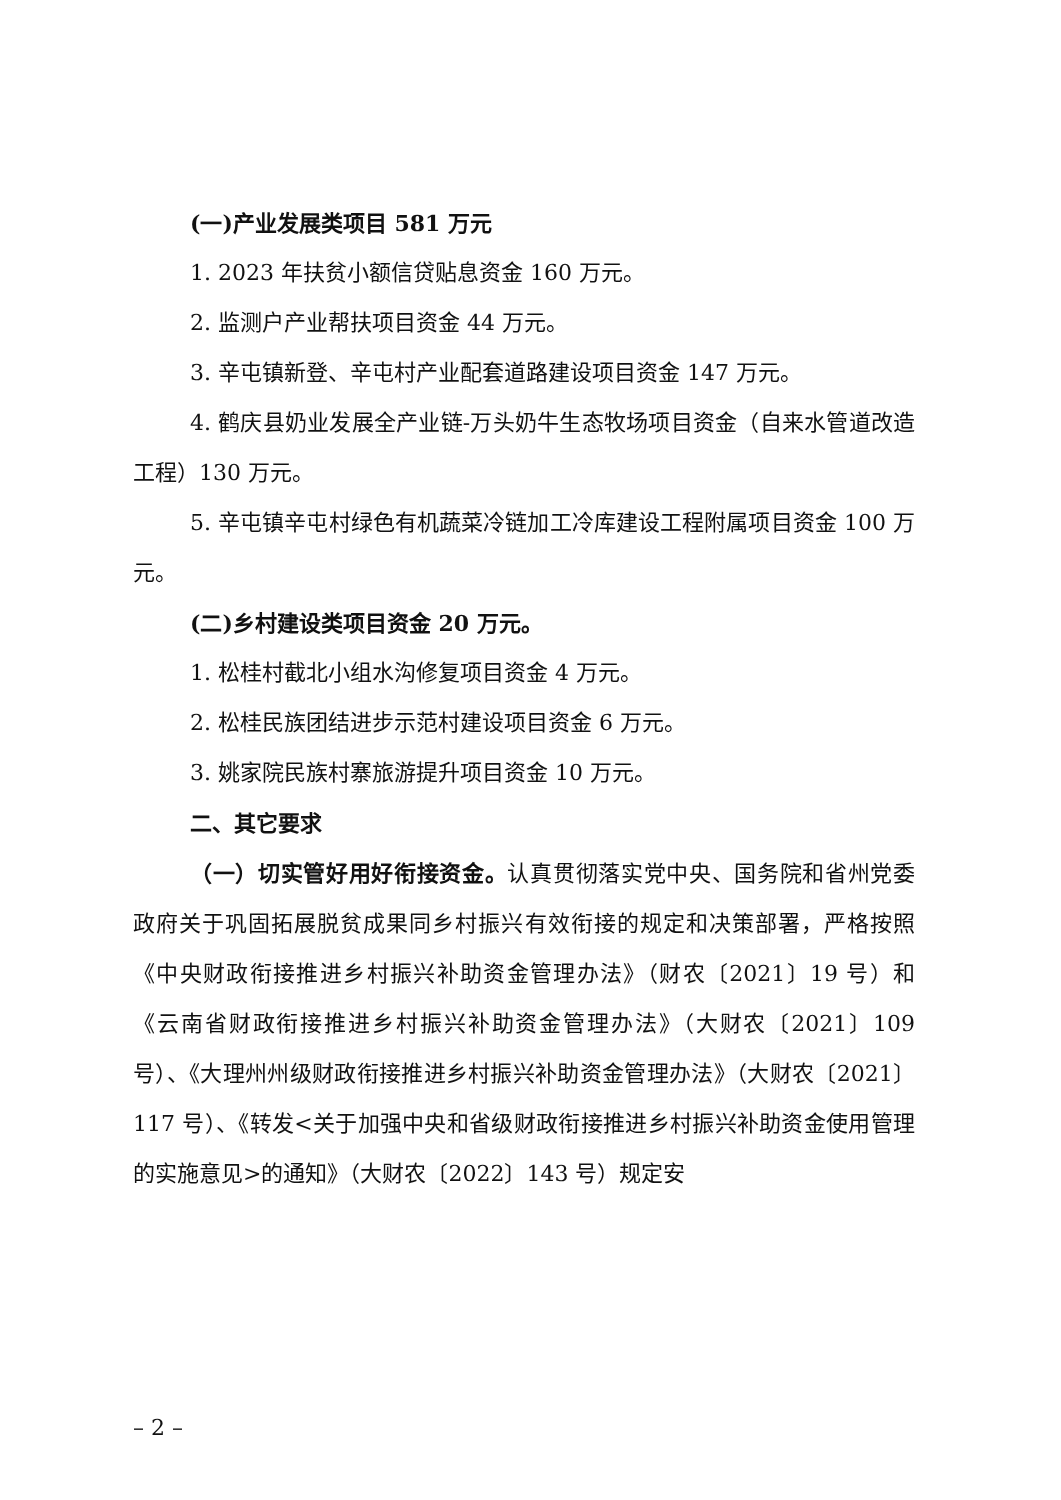(一)产业发展类项目 581 万元
1. 2023 年扶贫小额信贷贴息资金 160 万元。
2. 监测户产业帮扶项目资金 44 万元。
3. 辛屯镇新登、辛屯村产业配套道路建设项目资金 147 万元。
4. 鹤庆县奶业发展全产业链-万头奶牛生态牧场项目资金（自来水管道改造工程）130 万元。
5. 辛屯镇辛屯村绿色有机蔬菜冷链加工冷库建设工程附属项目资金 100 万元。
(二)乡村建设类项目资金 20 万元。
1. 松桂村截北小组水沟修复项目资金 4 万元。
2. 松桂民族团结进步示范村建设项目资金 6 万元。
3. 姚家院民族村寨旅游提升项目资金 10 万元。
二、其它要求
（一）切实管好用好衔接资金。认真贯彻落实党中央、国务院和省州党委政府关于巩固拓展脱贫成果同乡村振兴有效衔接的规定和决策部署，严格按照《中央财政衔接推进乡村振兴补助资金管理办法》（财农〔2021〕19 号）和《云南省财政衔接推进乡村振兴补助资金管理办法》（大财农〔2021〕109 号）、《大理州州级财政衔接推进乡村振兴补助资金管理办法》（大财农〔2021〕117 号）、《转发<关于加强中央和省级财政衔接推进乡村振兴补助资金使用管理的实施意见>的通知》（大财农〔2022〕143 号）规定安
– 2 –